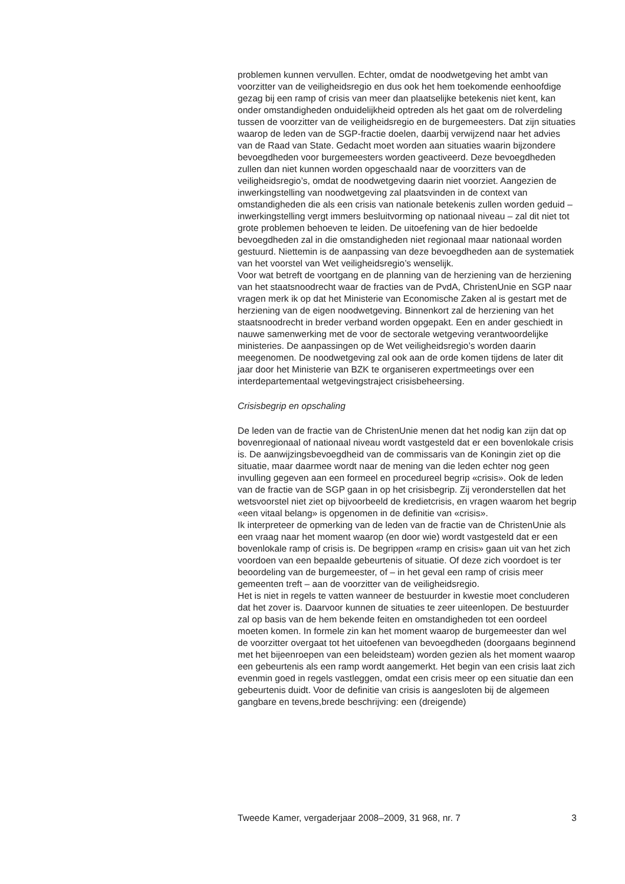problemen kunnen vervullen. Echter, omdat de noodwetgeving het ambt van voorzitter van de veiligheidsregio en dus ook het hem toekomende eenhoofdige gezag bij een ramp of crisis van meer dan plaatselijke betekenis niet kent, kan onder omstandigheden onduidelijkheid optreden als het gaat om de rolverdeling tussen de voorzitter van de veiligheidsregio en de burgemeesters. Dat zijn situaties waarop de leden van de SGP-fractie doelen, daarbij verwijzend naar het advies van de Raad van State. Gedacht moet worden aan situaties waarin bijzondere bevoegdheden voor burgemeesters worden geactiveerd. Deze bevoegdheden zullen dan niet kunnen worden opgeschaald naar de voorzitters van de veiligheidsregio’s, omdat de noodwetgeving daarin niet voorziet. Aangezien de inwerkingstelling van noodwetgeving zal plaatsvinden in de context van omstandigheden die als een crisis van nationale betekenis zullen worden geduid – inwerkingstelling vergt immers besluitvorming op nationaal niveau – zal dit niet tot grote problemen behoeven te leiden. De uitoefening van de hier bedoelde bevoegdheden zal in die omstandigheden niet regionaal maar nationaal worden gestuurd. Niettemin is de aanpassing van deze bevoegdheden aan de systematiek van het voorstel van Wet veiligheidsregio’s wenselijk.
Voor wat betreft de voortgang en de planning van de herziening van de herziening van het staatsnoodrecht waar de fracties van de PvdA, ChristenUnie en SGP naar vragen merk ik op dat het Ministerie van Economische Zaken al is gestart met de herziening van de eigen noodwetgeving. Binnenkort zal de herziening van het staatsnoodrecht in breder verband worden opgepakt. Een en ander geschiedt in nauwe samenwerking met de voor de sectorale wetgeving verantwoordelijke ministeries. De aanpassingen op de Wet veiligheidsregio’s worden daarin meegenomen. De noodwetgeving zal ook aan de orde komen tijdens de later dit jaar door het Ministerie van BZK te organiseren expertmeetings over een interdepartementaal wetgevingstraject crisisbeheersing.
Crisisbegrip en opschaling
De leden van de fractie van de ChristenUnie menen dat het nodig kan zijn dat op bovenregionaal of nationaal niveau wordt vastgesteld dat er een bovenlokale crisis is. De aanwijzingsbevoegdheid van de commissaris van de Koningin ziet op die situatie, maar daarmee wordt naar de mening van die leden echter nog geen invulling gegeven aan een formeel en procedureel begrip «crisis». Ook de leden van de fractie van de SGP gaan in op het crisisbegrip. Zij veronderstellen dat het wetsvoorstel niet ziet op bijvoorbeeld de kredietcrisis, en vragen waarom het begrip «een vitaal belang» is opgenomen in de definitie van «crisis».
Ik interpreteer de opmerking van de leden van de fractie van de ChristenUnie als een vraag naar het moment waarop (en door wie) wordt vastgesteld dat er een bovenlokale ramp of crisis is. De begrippen «ramp en crisis» gaan uit van het zich voordoen van een bepaalde gebeurtenis of situatie. Of deze zich voordoet is ter beoordeling van de burgemeester, of – in het geval een ramp of crisis meer gemeenten treft – aan de voorzitter van de veiligheidsregio.
Het is niet in regels te vatten wanneer de bestuurder in kwestie moet concluderen dat het zover is. Daarvoor kunnen de situaties te zeer uiteenlopen. De bestuurder zal op basis van de hem bekende feiten en omstandigheden tot een oordeel moeten komen. In formele zin kan het moment waarop de burgemeester dan wel de voorzitter overgaat tot het uitoefenen van bevoegdheden (doorgaans beginnend met het bijeenroepen van een beleidsteam) worden gezien als het moment waarop een gebeurtenis als een ramp wordt aangemerkt. Het begin van een crisis laat zich evenmin goed in regels vastleggen, omdat een crisis meer op een situatie dan een gebeurtenis duidt. Voor de definitie van crisis is aangesloten bij de algemeen gangbare en tevens,brede beschrijving: een (dreigende)
Tweede Kamer, vergaderjaar 2008–2009, 31 968, nr. 7 3